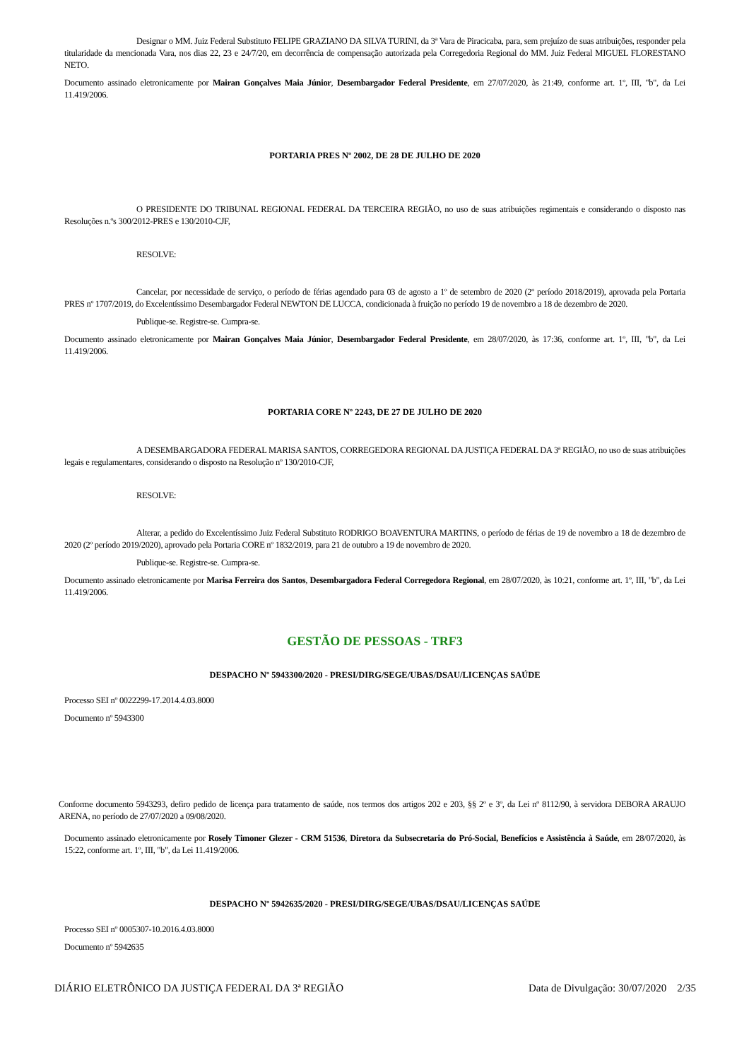Designar o MM. Juiz Federal Substituto FELIPE GRAZIANO DA SILVA TURINI, da 3ª Vara de Piracicaba, para, sem prejuízo de suas atribuições, responder pela titularidade da mencionada Vara, nos dias 22, 23 e 24/7/20, em decorrência de compensação autorizada pela Corregedoria Regional do MM. Juiz Federal MIGUEL FLORESTANO NETO.
Documento assinado eletronicamente por Mairan Gonçalves Maia Júnior, Desembargador Federal Presidente, em 27/07/2020, às 21:49, conforme art. 1º, III, "b", da Lei 11.419/2006.
PORTARIA PRES Nº 2002, DE 28 DE JULHO DE 2020
O PRESIDENTE DO TRIBUNAL REGIONAL FEDERAL DA TERCEIRA REGIÃO, no uso de suas atribuições regimentais e considerando o disposto nas Resoluções n.ºs 300/2012-PRES e 130/2010-CJF,
RESOLVE:
Cancelar, por necessidade de serviço, o período de férias agendado para 03 de agosto a 1º de setembro de 2020 (2º período 2018/2019), aprovada pela Portaria PRES nº 1707/2019, do Excelentíssimo Desembargador Federal NEWTON DE LUCCA, condicionada à fruição no período 19 de novembro a 18 de dezembro de 2020.
Publique-se. Registre-se. Cumpra-se.
Documento assinado eletronicamente por Mairan Gonçalves Maia Júnior, Desembargador Federal Presidente, em 28/07/2020, às 17:36, conforme art. 1º, III, "b", da Lei 11.419/2006.
PORTARIA CORE Nº 2243, DE 27 DE JULHO DE 2020
A DESEMBARGADORA FEDERAL MARISA SANTOS, CORREGEDORA REGIONAL DA JUSTIÇA FEDERAL DA 3ª REGIÃO, no uso de suas atribuições legais e regulamentares, considerando o disposto na Resolução nº 130/2010-CJF,
RESOLVE:
Alterar, a pedido do Excelentíssimo Juiz Federal Substituto RODRIGO BOAVENTURA MARTINS, o período de férias de 19 de novembro a 18 de dezembro de 2020 (2º período 2019/2020), aprovado pela Portaria CORE nº 1832/2019, para 21 de outubro a 19 de novembro de 2020.
Publique-se. Registre-se. Cumpra-se.
Documento assinado eletronicamente por Marisa Ferreira dos Santos, Desembargadora Federal Corregedora Regional, em 28/07/2020, às 10:21, conforme art. 1º, III, "b", da Lei 11.419/2006.
GESTÃO DE PESSOAS - TRF3
DESPACHO Nº 5943300/2020 - PRESI/DIRG/SEGE/UBAS/DSAU/LICENÇAS SAÚDE
Processo SEI nº 0022299-17.2014.4.03.8000
Documento nº 5943300
Conforme documento 5943293, defiro pedido de licença para tratamento de saúde, nos termos dos artigos 202 e 203, §§ 2º e 3º, da Lei nº 8112/90, à servidora DEBORA ARAUJO ARENA, no período de 27/07/2020 a 09/08/2020.
Documento assinado eletronicamente por Rosely Timoner Glezer - CRM 51536, Diretora da Subsecretaria do Pró-Social, Benefícios e Assistência à Saúde, em 28/07/2020, às 15:22, conforme art. 1º, III, "b", da Lei 11.419/2006.
DESPACHO Nº 5942635/2020 - PRESI/DIRG/SEGE/UBAS/DSAU/LICENÇAS SAÚDE
Processo SEI nº 0005307-10.2016.4.03.8000
Documento nº 5942635
DIÁRIO ELETRÔNICO DA JUSTIÇA FEDERAL DA 3ª REGIÃO Data de Divulgação: 30/07/2020 2/35